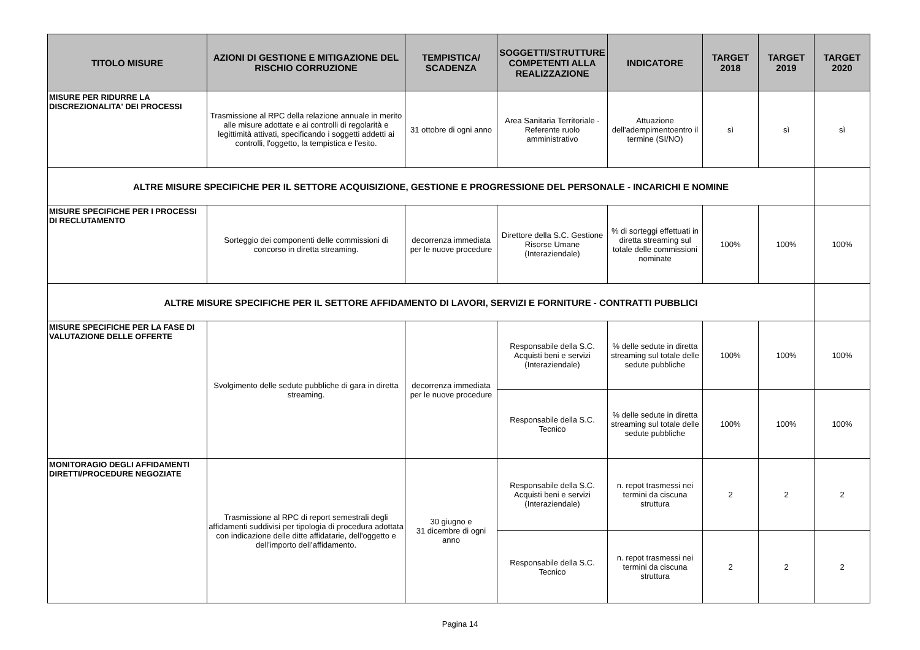| TITOLO MISURE | AZIONI DI GESTIONE E MITIGAZIONE DEL RISCHIO CORRUZIONE | TEMPISTICA/ SCADENZA | SOGGETTI/STRUTTURE COMPETENTI ALLA REALIZZAZIONE | INDICATORE | TARGET 2018 | TARGET 2019 | TARGET 2020 |
| --- | --- | --- | --- | --- | --- | --- | --- |
| MISURE PER RIDURRE LA DISCREZIONALITA' DEI PROCESSI | Trasmissione al RPC della relazione annuale in merito alle misure adottate e ai controlli di regolarità e legittimità attivati, specificando i soggetti addetti ai controlli, l'oggetto, la tempistica e l'esito. | 31 ottobre di ogni anno | Area Sanitaria Territoriale - Referente ruolo amministrativo | Attuazione dell'adempimentoentro il termine (SI/NO) | sì | sì | sì |
| ALTRE MISURE SPECIFICHE PER IL SETTORE ACQUISIZIONE, GESTIONE E PROGRESSIONE DEL PERSONALE - INCARICHI E NOMINE | | | | | | | |
| MISURE SPECIFICHE PER I PROCESSI DI RECLUTAMENTO | Sorteggio dei componenti delle commissioni di concorso in diretta streaming. | decorrenza immediata per le nuove procedure | Direttore della S.C. Gestione Risorse Umane (Interaziendale) | % di sorteggi effettuati in diretta streaming sul totale delle commissioni nominate | 100% | 100% | 100% |
| ALTRE MISURE SPECIFICHE PER IL SETTORE AFFIDAMENTO DI LAVORI, SERVIZI E FORNITURE - CONTRATTI PUBBLICI | | | | | | | |
| MISURE SPECIFICHE PER LA FASE DI VALUTAZIONE DELLE OFFERTE | Svolgimento delle sedute pubbliche di gara in diretta streaming. | decorrenza immediata per le nuove procedure | Responsabile della S.C. Acquisti beni e servizi (Interaziendale) | % delle sedute in diretta streaming sul totale delle sedute pubbliche | 100% | 100% | 100% |
| | | | Responsabile della S.C. Tecnico | % delle sedute in diretta streaming sul totale delle sedute pubbliche | 100% | 100% | 100% |
| MONITORAGIO DEGLI AFFIDAMENTI DIRETTI/PROCEDURE NEGOZIATE | Trasmissione al RPC di report semestrali degli affidamenti suddivisi per tipologia di procedura adottata con indicazione delle ditte affidatarie, dell'oggetto e dell'importo dell’affidamento. | 30 giugno e 31 dicembre di ogni anno | Responsabile della S.C. Acquisti beni e servizi (Interaziendale) | n. repot trasmessi nei termini da ciscuna struttura | 2 | 2 | 2 |
| | | | Responsabile della S.C. Tecnico | n. repot trasmessi nei termini da ciscuna struttura | 2 | 2 | 2 |
Pagina 14